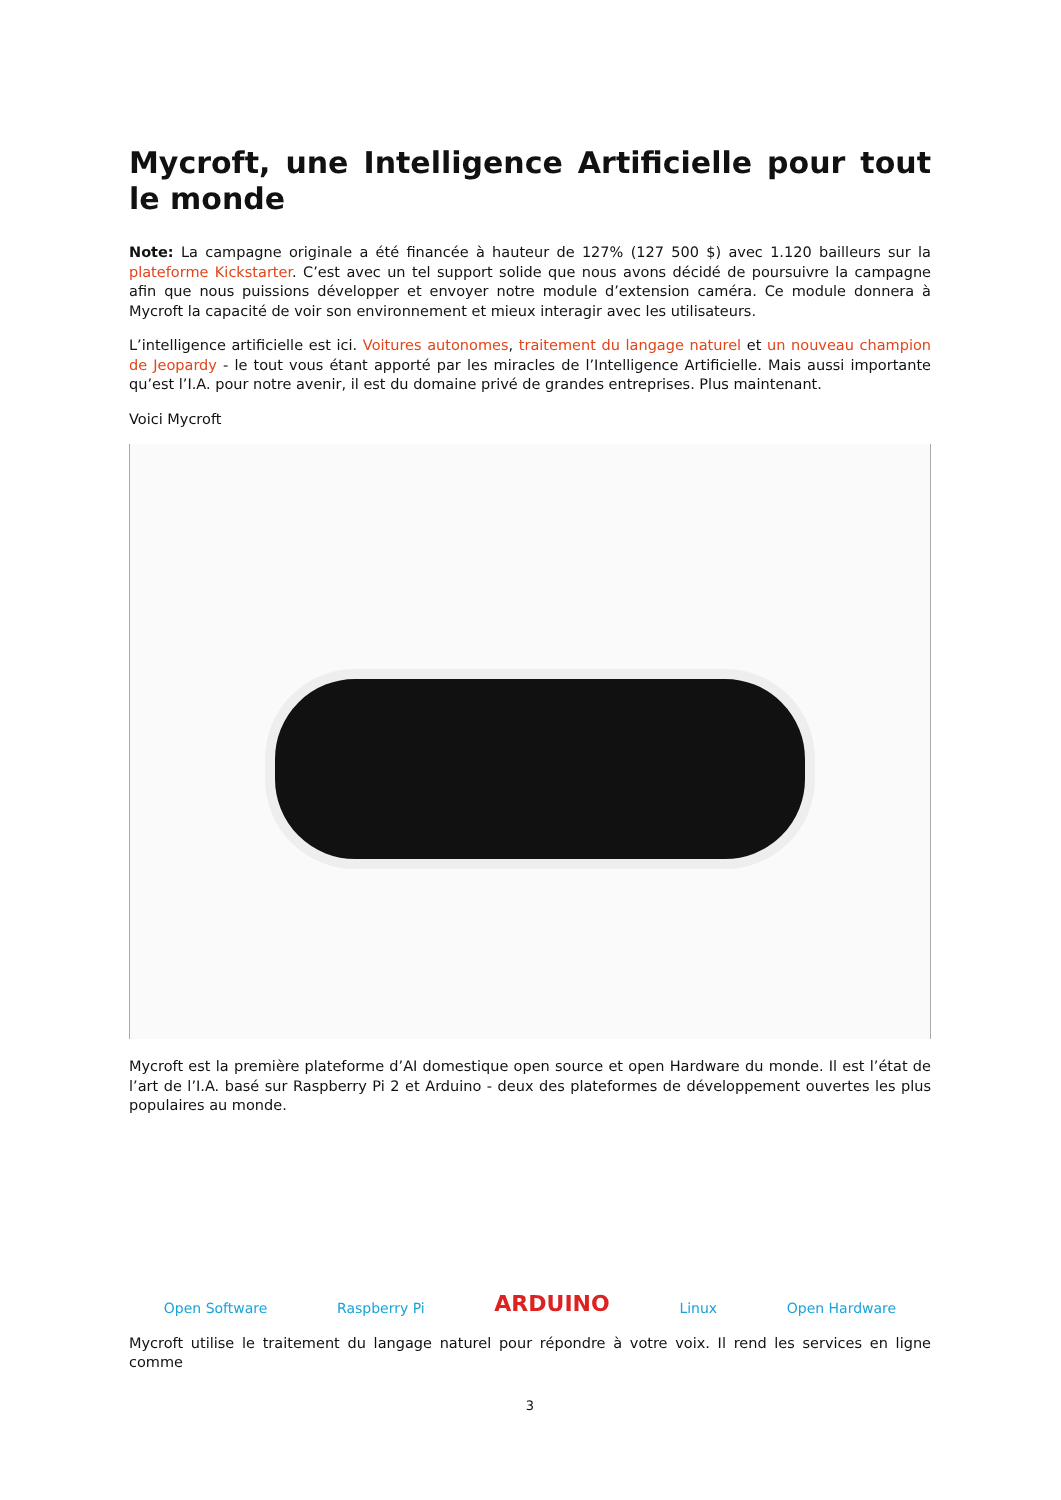Mycroft, une Intelligence Artificielle pour tout le monde
Note: La campagne originale a été financée à hauteur de 127% (127 500 $) avec 1.120 bailleurs sur la plateforme Kickstarter. C’est avec un tel support solide que nous avons décidé de poursuivre la campagne afin que nous puissions développer et envoyer notre module d’extension caméra. Ce module donnera à Mycroft la capacité de voir son environnement et mieux interagir avec les utilisateurs.
L’intelligence artificielle est ici. Voitures autonomes, traitement du langage naturel et un nouveau champion de Jeopardy - le tout vous étant apporté par les miracles de l’Intelligence Artificielle. Mais aussi importante qu’est l’I.A. pour notre avenir, il est du domaine privé de grandes entreprises. Plus maintenant.
Voici Mycroft
Mycroft est la première plateforme d’AI domestique open source et open Hardware du monde. Il est l’état de l’art de l’I.A. basé sur Raspberry Pi 2 et Arduino - deux des plateformes de développement ouvertes les plus populaires au monde.
Open Software Raspberry Pi ARDUINO Linux Open Hardware
Mycroft utilise le traitement du langage naturel pour répondre à votre voix. Il rend les services en ligne comme
3